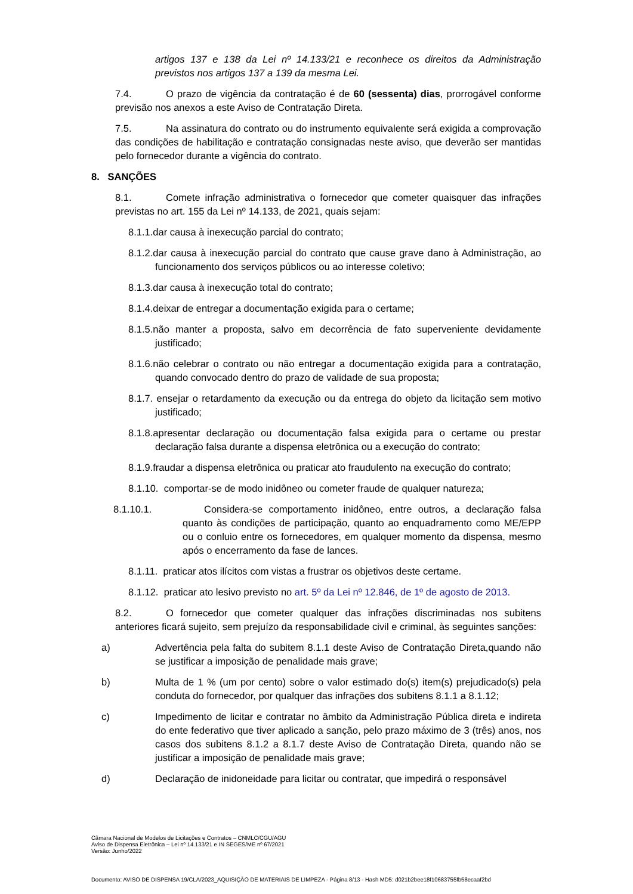artigos 137 e 138 da Lei nº 14.133/21 e reconhece os direitos da Administração previstos nos artigos 137 a 139 da mesma Lei.
7.4. O prazo de vigência da contratação é de 60 (sessenta) dias, prorrogável conforme previsão nos anexos a este Aviso de Contratação Direta.
7.5. Na assinatura do contrato ou do instrumento equivalente será exigida a comprovação das condições de habilitação e contratação consignadas neste aviso, que deverão ser mantidas pelo fornecedor durante a vigência do contrato.
8. SANÇÕES
8.1. Comete infração administrativa o fornecedor que cometer quaisquer das infrações previstas no art. 155 da Lei nº 14.133, de 2021, quais sejam:
8.1.1.dar causa à inexecução parcial do contrato;
8.1.2.dar causa à inexecução parcial do contrato que cause grave dano à Administração, ao funcionamento dos serviços públicos ou ao interesse coletivo;
8.1.3.dar causa à inexecução total do contrato;
8.1.4.deixar de entregar a documentação exigida para o certame;
8.1.5.não manter a proposta, salvo em decorrência de fato superveniente devidamente justificado;
8.1.6.não celebrar o contrato ou não entregar a documentação exigida para a contratação, quando convocado dentro do prazo de validade de sua proposta;
8.1.7. ensejar o retardamento da execução ou da entrega do objeto da licitação sem motivo justificado;
8.1.8.apresentar declaração ou documentação falsa exigida para o certame ou prestar declaração falsa durante a dispensa eletrônica ou a execução do contrato;
8.1.9.fraudar a dispensa eletrônica ou praticar ato fraudulento na execução do contrato;
8.1.10. comportar-se de modo inidôneo ou cometer fraude de qualquer natureza;
8.1.10.1. Considera-se comportamento inidôneo, entre outros, a declaração falsa quanto às condições de participação, quanto ao enquadramento como ME/EPP ou o conluio entre os fornecedores, em qualquer momento da dispensa, mesmo após o encerramento da fase de lances.
8.1.11. praticar atos ilícitos com vistas a frustrar os objetivos deste certame.
8.1.12. praticar ato lesivo previsto no art. 5º da Lei nº 12.846, de 1º de agosto de 2013.
8.2. O fornecedor que cometer qualquer das infrações discriminadas nos subitens anteriores ficará sujeito, sem prejuízo da responsabilidade civil e criminal, às seguintes sanções:
a) Advertência pela falta do subitem 8.1.1 deste Aviso de Contratação Direta,quando não se justificar a imposição de penalidade mais grave;
b) Multa de 1 % (um por cento) sobre o valor estimado do(s) item(s) prejudicado(s) pela conduta do fornecedor, por qualquer das infrações dos subitens 8.1.1 a 8.1.12;
c) Impedimento de licitar e contratar no âmbito da Administração Pública direta e indireta do ente federativo que tiver aplicado a sanção, pelo prazo máximo de 3 (três) anos, nos casos dos subitens 8.1.2 a 8.1.7 deste Aviso de Contratação Direta, quando não se justificar a imposição de penalidade mais grave;
d) Declaração de inidoneidade para licitar ou contratar, que impedirá o responsável
Câmara Nacional de Modelos de Licitações e Contratos – CNMLC/CGU/AGU
Aviso de Dispensa Eletrônica – Lei nº 14.133/21 e IN SEGES/ME nº 67/2021
Versão: Junho/2022
Documento: AVISO DE DISPENSA 19/CLA/2023_AQUISIÇÃO DE MATERIAIS DE LIMPEZA - Página 8/13 - Hash MD5: d021b2bee18f10683755fb58ecaaf2bd